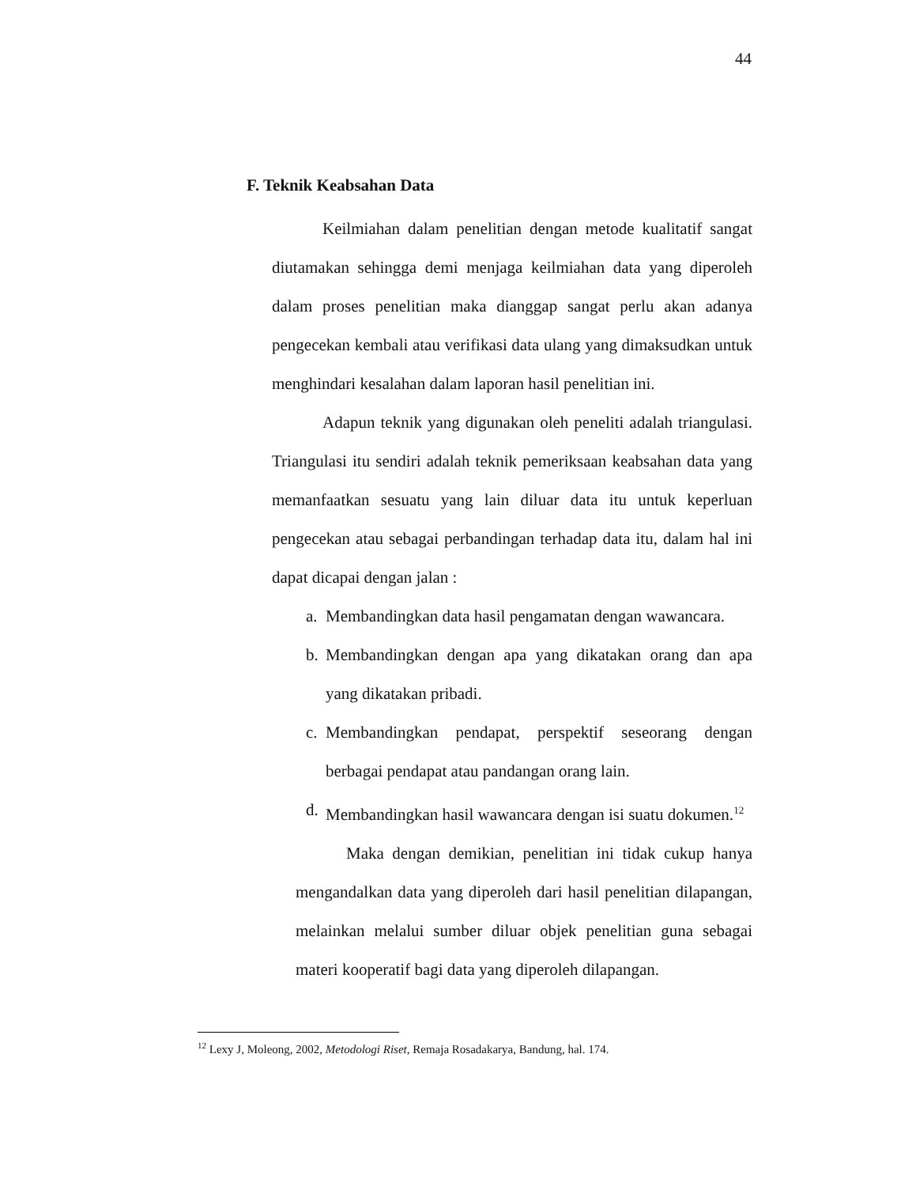44
F. Teknik Keabsahan Data
Keilmiahan dalam penelitian dengan metode kualitatif sangat diutamakan sehingga demi menjaga keilmiahan data yang diperoleh dalam proses penelitian maka dianggap sangat perlu akan adanya pengecekan kembali atau verifikasi data ulang yang dimaksudkan untuk menghindari kesalahan dalam laporan hasil penelitian ini.
Adapun teknik yang digunakan oleh peneliti adalah triangulasi. Triangulasi itu sendiri adalah teknik pemeriksaan keabsahan data yang memanfaatkan sesuatu yang lain diluar data itu untuk keperluan pengecekan atau sebagai perbandingan terhadap data itu, dalam hal ini dapat dicapai dengan jalan :
a. Membandingkan data hasil pengamatan dengan wawancara.
b. Membandingkan dengan apa yang dikatakan orang dan apa yang dikatakan pribadi.
c. Membandingkan pendapat, perspektif seseorang dengan berbagai pendapat atau pandangan orang lain.
d. Membandingkan hasil wawancara dengan isi suatu dokumen.<sup>12</sup>
Maka dengan demikian, penelitian ini tidak cukup hanya mengandalkan data yang diperoleh dari hasil penelitian dilapangan, melainkan melalui sumber diluar objek penelitian guna sebagai materi kooperatif bagi data yang diperoleh dilapangan.
<sup>12</sup> Lexy J, Moleong, 2002, Metodologi Riset, Remaja Rosadakarya, Bandung, hal. 174.